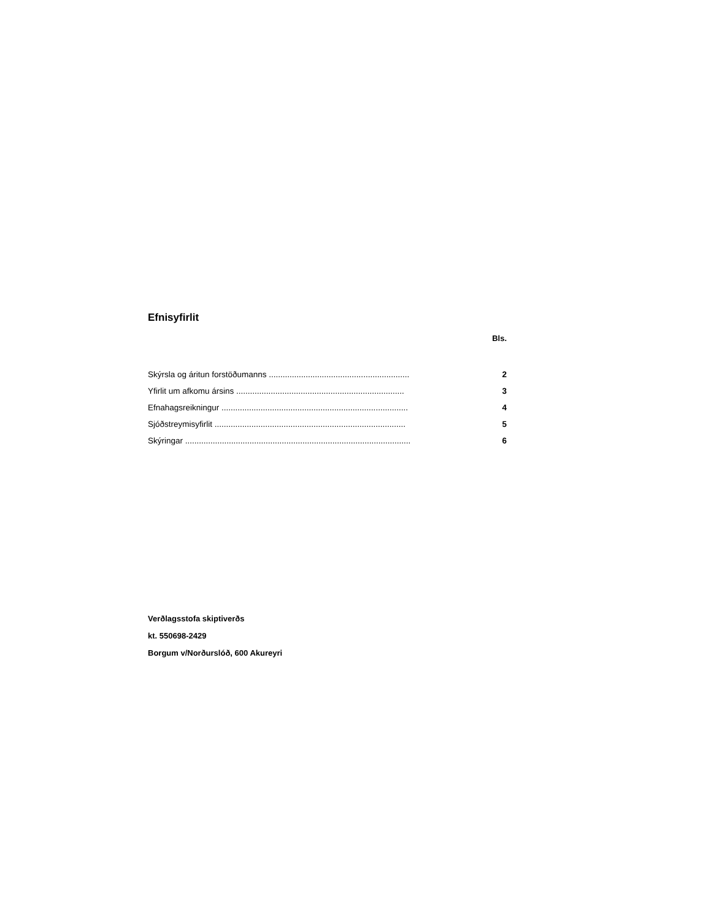Efnisyfirlit
Bls.
| Skýrsla og áritun forstöðumanns ............................................................. | | 2 |
| Yfirlit um afkomu ársins ......................................................................... | | 3 |
| Efnahagsreikningur ................................................................................. | | 4 |
| Sjóðstreymisyfirlit ................................................................................... | | 5 |
| Skýringar .................................................................................................. | | 6 |
Verðlagsstofa skiptiverðs
kt. 550698-2429
Borgum v/Norðurslóð, 600 Akureyri